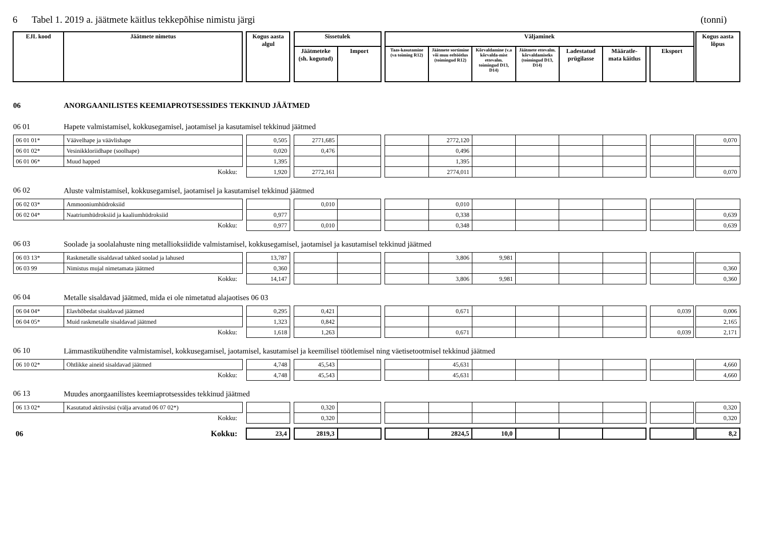6 Tabel 1. 2019 a. jäätmete käitlus tekkepõhise nimistu järgi (tonni)
| EJL kood | Jäätmete nimetus | | Kogus aasta algul | | Sissetulek | | | Väljaminek | | | | | | | | | Kogus aasta lõpus |
| --- | --- | --- | --- | --- | --- | --- | --- | --- | --- | --- | --- | --- | --- | --- | --- | --- | --- |
| | | | | | Jäätmeteke (sh. kogutud) | Import | | Taas-kasutamine (va toiming R12) | Jäätmete sortimine või muu eeltöötlus (toimingud R12) | Kõrvaldamine (v.a kõrvalda-mist ettevalm. toimingud D13, D14) | Jäätmete ettevalm. kõrvaldamiseks (toimingud D13, D14) | Ladestatud prügilasse | Määratle-mata käitlus | | Eksport | | |
| 06 | ANORGAANILISTES KEEMIAPROTSESSIDES TEKKINUD JÄÄTMED | | | | | | | | | | | | | | | | |
| 06 01 | Hapete valmistamisel, kokkusegamisel, jaotamisel ja kasutamisel tekkinud jäätmed | | | | | | | | | | | | | | | | |
| 06 01 01* | Väävelhape ja väävlishape | | 0,505 | | 2771,685 | | | | 2772,120 | | | | | | | | 0,070 |
| 06 01 02* | Vesinikkloriidhape (soolhape) | | 0,020 | | 0,476 | | | | 0,496 | | | | | | | | |
| 06 01 06* | Muud happed | | 1,395 | | | | | | 1,395 | | | | | | | | |
| Kokku: | | | 1,920 | | 2772,161 | | | | 2774,011 | | | | | | | | 0,070 |
| 06 02 | Aluste valmistamisel, kokkusegamisel, jaotamisel ja kasutamisel tekkinud jäätmed | | | | | | | | | | | | | | | | |
| 06 02 03* | Ammooniumhüdroksiid | | | | 0,010 | | | | 0,010 | | | | | | | | |
| 06 02 04* | Naatriumhüdroksiid ja kaaliumhüdroksiid | | 0,977 | | | | | | 0,338 | | | | | | | | 0,639 |
| Kokku: | | | 0,977 | | 0,010 | | | | 0,348 | | | | | | | | 0,639 |
| 06 03 | Soolade ja soolalahuste ning metallioksiidide valmistamisel, kokkusegamisel, jaotamisel ja kasutamisel tekkinud jäätmed | | | | | | | | | | | | | | | | |
| 06 03 13* | Raskmetalle sisaldavad tahked soolad ja lahused | | 13,787 | | | | | | 3,806 | 9,981 | | | | | | | |
| 06 03 99 | Nimistus mujal nimetamata jäätmed | | 0,360 | | | | | | | | | | | | | | 0,360 |
| Kokku: | | | 14,147 | | | | | | 3,806 | 9,981 | | | | | | | 0,360 |
| 06 04 | Metalle sisaldavad jäätmed, mida ei ole nimetatud alajaotises 06 03 | | | | | | | | | | | | | | | | |
| 06 04 04* | Elavhõbedat sisaldavad jäätmed | | 0,295 | | 0,421 | | | | 0,671 | | | | | | 0,039 | | 0,006 |
| 06 04 05* | Muid raskmetalle sisaldavad jäätmed | | 1,323 | | 0,842 | | | | | | | | | | | | 2,165 |
| Kokku: | | | 1,618 | | 1,263 | | | | 0,671 | | | | | | 0,039 | | 2,171 |
| 06 10 | Lämmastikuühendite valmistamisel, kokkusegamisel, jaotamisel, kasutamisel ja keemilisel töötlemisel ning väetisetootmisel tekkinud jäätmed | | | | | | | | | | | | | | | | |
| 06 10 02* | Ohtlikke aineid sisaldavad jäätmed | | 4,748 | | 45,543 | | | | 45,631 | | | | | | | | 4,660 |
| Kokku: | | | 4,748 | | 45,543 | | | | 45,631 | | | | | | | | 4,660 |
| 06 13 | Muudes anorgaanilistes keemiaprotsessides tekkinud jäätmed | | | | | | | | | | | | | | | | |
| 06 13 02* | Kasutatud aktiivsüsi (välja arvatud 06 07 02*) | | | | 0,320 | | | | | | | | | | | | 0,320 |
| Kokku: | | | | | 0,320 | | | | | | | | | | | | 0,320 |
| 06 | Kokku: | | 23,4 | | 2819,3 | | | | 2824,5 | 10,0 | | | | | | | 8,2 |